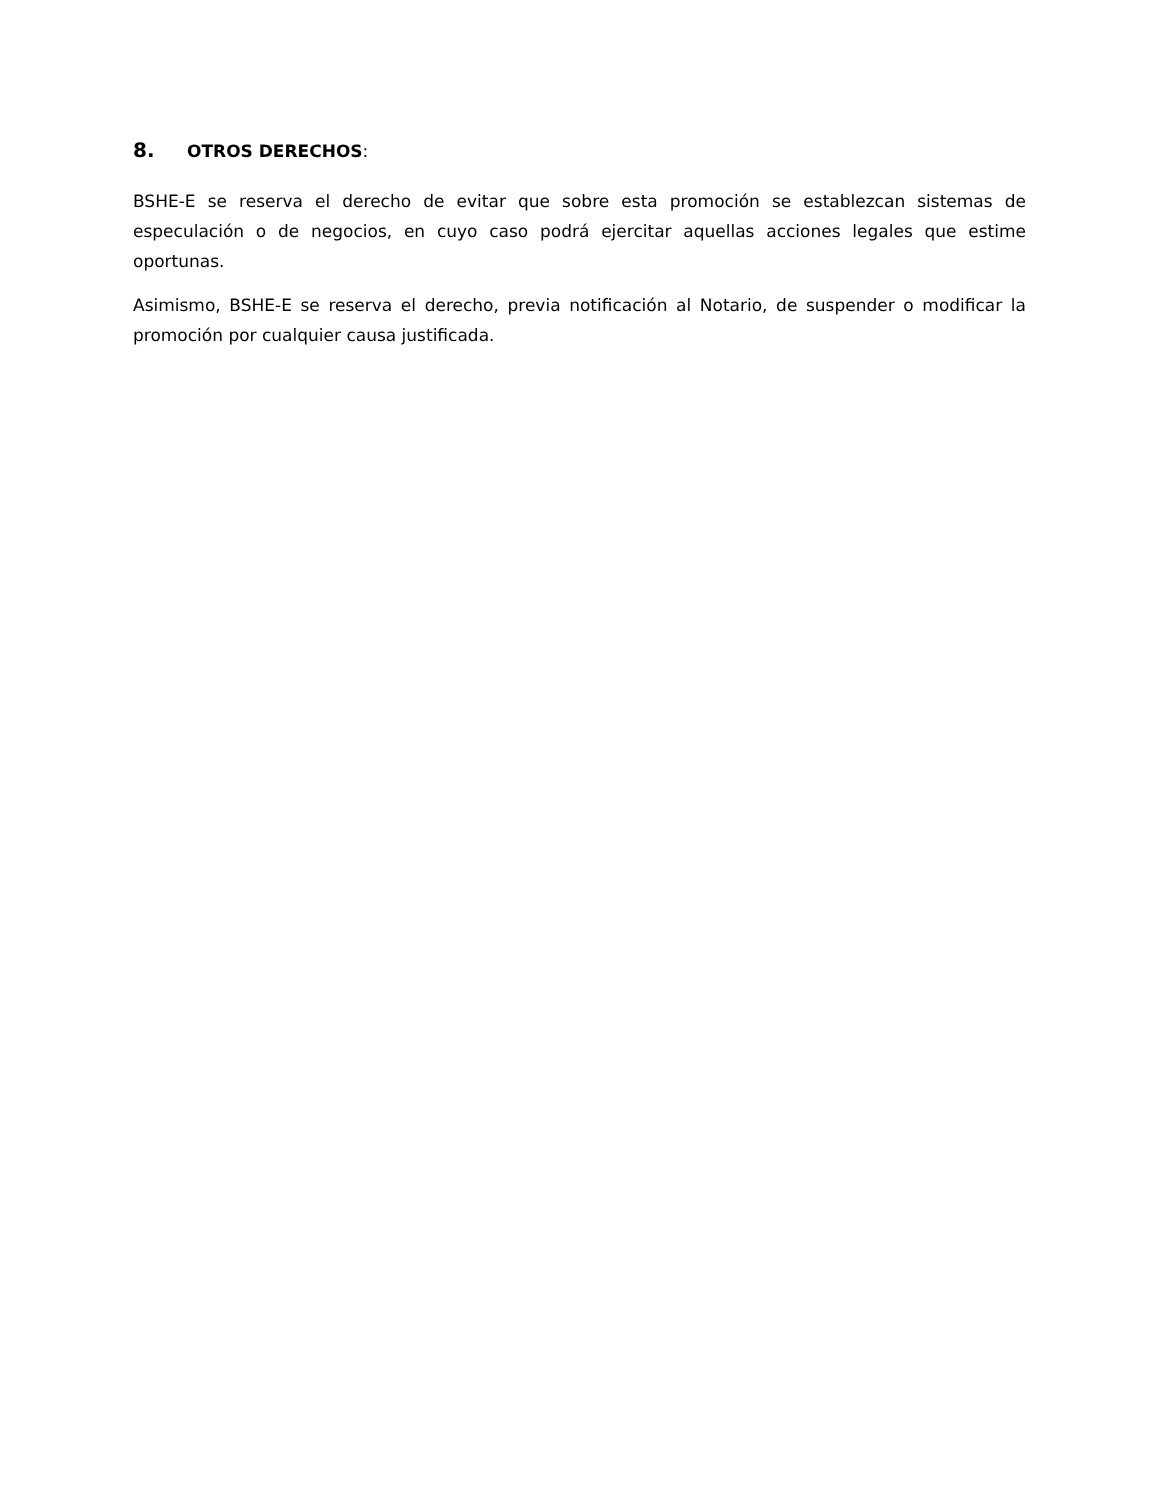8. OTROS DERECHOS:
BSHE-E se reserva el derecho de evitar que sobre esta promoción se establezcan sistemas de especulación o de negocios, en cuyo caso podrá ejercitar aquellas acciones legales que estime oportunas.
Asimismo, BSHE-E se reserva el derecho, previa notificación al Notario, de suspender o modificar la promoción por cualquier causa justificada.